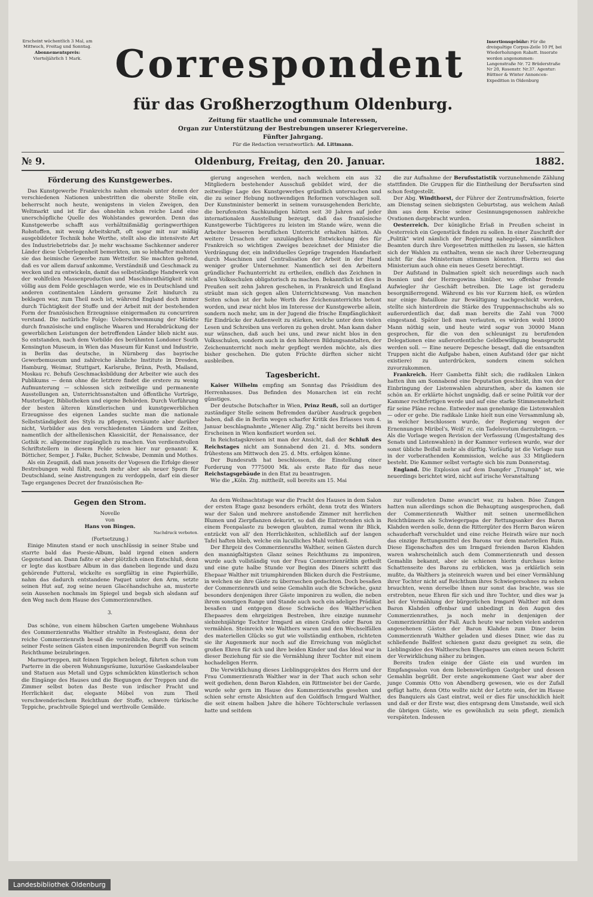Erscheint wöchentlich 3 Mal, am Mittwoch, Freitag und Sonntag.
Abonnementspreis: Vierteljährlich 1 Mark.
Correspondent
Insertionsgebühr: Für die dreispaltige Corpus-Zeile 10 Pf, bei Wiederholungen Rabatt. Inserate werden angenommen: Langenstraße Nr. 72 Brüderstraße Nr 20, Rosenstr. Nr.37. Agentur: Büttner & Winter Annoncen-Expedition in Oldenburg
für das Großherzogthum Oldenburg.
Zeitung für staatliche und communale Interessen,
Organ zur Unterstützung der Bestrebungen unserer Kriegervereine.
Fünfter Jahrgang.
Für die Redaction verantwortlich: Ad. Littmann.
№ 9. Oldenburg, Freitag, den 20. Januar. 1882.
Förderung des Kunstgewerbes.
Das Kunstgewerbe Frankreichs nahm ehemals unter denen der verschiedenen Nationen unbestritten die oberste Stelle ein, beherrscht noch heute, wenigstens in vielen Zweigen, den Weltmarkt und ist für das ohnehin schon reiche Land eine unerschöpfliche Quelle des Wohlstandes geworden. Denn das Kunstgewerbe schafft aus verhältnißmäßig geringwerthigen Rohstoffen, mit wenig Arbeitskraft, oft sogar mit nur mäßig ausgebildeter Technik hohe Werthe, stellt also die intensivste Art des Industriebetriebs dar. Je mehr wachsame Sachkenner anderer Länder diese Ueberlegenheit bemerkten, um so lebhafter mahnten sie das heimische Gewerbe zum Wetteifer. Sie machten geltend, daß es vor allem darauf ankomme, Verständniß und Geschmack zu wecken und zu entwickeln, damit das selbstständige Handwerk von der wohlfeilen Massenproduction und Maschinenthätigkeit nicht völlig aus dem Felde geschlagen werde, wie es in Deutschland und anderen continentalen Ländern geraume Zeit hindurch zu beklagen war, zum Theil noch ist, während England doch immer durch Tüchtigkeit der Stoffe und der Arbeit mit der bestehenden Form der französischen Erzeugnisse einigermaßen zu concurriren verstand. Die natürliche Folge: Ueberschwemmung der Märkte durch französische und englische Waaren und Herabdrückung der gewerblichen Leistungen der betreffenden Länder blieb nicht aus. So entstanden, nach dem Vorbilde des berühmten Londoner South Kensington Museum, in Wien das Museum für Kunst und Industrie, in Berlin das deutsche, in Nürnberg das bayrische Gewerbemuseum und zahlreiche ähnliche Institute in Dresden, Hamburg, Weimar, Stuttgart, Karlsruhe, Brünn, Pesth, Mailand, Moskau rc. Behufs Geschmacksbildung der Arbeiter wie auch des Publikums — denn ohne die letztere findet die erstere zu wenig Aufmunterung — schlossen sich zeitweilige und permanente Ausstellungen an, Unterrichtsanstalten und öffentliche Vorträge, Musterlager, Bibliotheken und eigene Behörden. Durch Vorführung der besten älteren künstlerischen und kunstgewerblichen Erzeugnisse des eigenen Landes suchte man die nationale Selbstständigkeit des Styls zu pflegen, versäumte aber darüber nicht, Vorbilder aus den verschiedensten Ländern und Zeiten, namentlich der althellenischen Klassicität, der Renaissance, der Gothik rc. allgemeiner zugänglich zu machen. Von verdienstvollen Schriftstellern in diesem Felde seien hier nur genannt: K. Bötticher, Semper, J. Falke, Bucher, Schwabe, Demmin und Mothes.
Als ein Zeugniß, daß man jenseits der Vogesen die Erfolge dieser Bestrebungen wohl fühlt, noch mehr aber als neuer Sporn für Deutschland, seine Anstrengungen zu verdoppeln, darf ein dieser Tage ergangenes Decret der französischen Re-
gierung angesehen werden, nach welchem ein aus 32 Mitgliedern bestehender Ausschuß gebildet wird, der die zeitweilige Lage des Kunstgewerbes gründlich untersuchen und die zu seiner Hebung nothwendigen Reformen vorschlagen soll. Der Kunstminister bemerkt in seinem vorausgehenden Berichte, die berufensten Sachkundigen hätten seit 30 Jahren auf jeder internationalen Ausstellung bezeugt, daß das französische Kunstgewerbe Tüchtigeres zu leisten im Stande wäre, wenn die Arbeiter besseren beruflichen Unterricht erhalten hätten. Als weitere Ursachen der unzulänglichen Entwickelung des für Frankreich so wichtigen Zweiges bezeichnet der Minister die Verdrängung der, ein individuelles Gepräge tragenden Handarbeit durch Maschinen und Centralisation der Arbeit in der Hand weniger großer Unternehmer. Namentlich sei den Arbeitern gründlicher Fachunterricht zu ertheilen, endlich das Zeichnen in allen Volksschulen obligatorisch zu machen. Bekanntlich ist dies in Preußen seit zehn Jahren geschehen, in Frankreich und England sträubt man sich gegen allen Unterrichtszwang. Von manchen Seiten schon ist der hohe Werth des Zeichenunterrichts betont worden, und zwar nicht blos im Interesse der Kunstgewerbe allein, sondern noch mehr, um in der Jugend die frische Empfänglichkeit für Eindrücke der Außenwelt zu stärken, welche unter dem vielen Lesen und Schreiben uns verloren zu gehen droht. Man kann daher nur wünschen, daß auch bei uns, und zwar nicht blos in den Volksschulen, sondern auch in den höheren Bildungsanstalten, der Zeichenunterricht noch mehr gepflegt werden möchte, als dies bisher geschehen. Die guten Früchte dürften sicher nicht ausbleiben.
Tagesbericht.
Kaiser Wilhelm empfing am Sonntag das Präsidium des Herrenhauses. Das Befinden des Monarchen ist ein recht günstiges.
Der deutsche Botschafter in Wien, Prinz Reuß, soll an dortiger zuständiger Stelle seinem Befremden darüber Ausdruck gegeben haben, daß die in Berlin wegen scharfer Kritik des Erlasses vom 4. Januar beschlagnahmte „Wiener Allg. Ztg." nicht bereits bei ihrem Erscheinen in Wien konfisziert worden sei.
In Reichstagskreisen ist man der Ansicht, daß der Schluß des Reichstages nicht am Sonnabend den 21. d. Mts. sondern frühestens am Mittwoch den 25. d. Mts. erfolgen könne.
Der Bundesrath hat beschlossen, die Einstellung einer Forderung von 7775000 Mk. als erste Rate für das neue Reichstagsgebäude in den Etat zu beantragen.
Wie die „Köln. Ztg. mittheilt, soll bereits am 15. Mai
die zur Aufnahme der Berufsstatistik vorzunehmende Zählung stattfinden. Die Gruppen für die Eintheilung der Berufsarten sind schon festgestellt.
Der Abg. Windthorst, der Führer der Zentrumsfraktion, feierte am Dienstag seinen siebzigsten Geburtstag, aus welchem Anlaß ihm aus dem Kreise seiner Gesinnungsgenossen zahlreiche Ovationen dargebracht wurden.
Oesterreich. Der königliche Erlaß in Preußen scheint in Oesterreich ein Gegenstück finden zu sollen. In einer Zuschrift der „Politik" wird nämlich der Regierung nahegelegt, sämmtlichen Beamten durch ihre Vorgesetzten mittheilen zu lassen, sie hätten sich der Wahlen zu enthalten, wenn sie nach ihrer Ueberzeugung nicht für das Ministerium stimmen könnten. Hierzu sei das Ministerium auch ohne ein neues Gesetz berechtigt.
Der Aufstand in Dalmatien spielt sich neuerdings auch nach Bosnien und der Herzegowina hinüber, wo offenbar fremde Aufwiegler ihr Geschäft betreiben. Die Lage ist geradezu besorgnißerregend. Während es bis vor Kurzem hieß, es würden nur einige Bataillone zur Bewältigung nachgeschickt werden, stellte sich hinterdrein die Stärke des Truppennachschubs als so außerordentlich dar, daß man bereits die Zahl von 7000 eingestand. Später ließ man verlauten, es würden wohl 18000 Mann nöthig sein, und heute wird sogar von 30000 Mann gesprochen, für die von den schleunigst zu berufenden Delegationen eine außerordentliche Geldbewilligung beansprucht werden soll. — Eine neuere Depesche besagt, daß die entsandten Truppen nicht die Aufgabe haben, einen Aufstand (der gar nicht existiere) zu unterdrücken, sondern einem solchen zuvorzukommen.
Frankreich. Herr Gambetta fühlt sich; die radikalen Linken hatten ihm am Sonnabend eine Deputation geschickt, ihm von der Einbringung der Listenwahlen abzurathen, aber da kamen sie schön an. Er erklärte höchst ungnädig, daß er seine Politik vor der Kammer rechtfertigen werde und auf eine starke Stimmenmehrheit für seine Pläne rechne. Entweder man genehmige die Listenwahlen — oder er gehe. Die radikale Linke hielt nun eine Versammlung ab, in welcher beschlossen wurde, der Regierung wegen der Ernennungen Miribel's, Weiß' rc. ein Tadelsvotum darzubringen. — Als die Vorlage wegen Revision der Verfassung (Umgestaltung des Senats und Listenwahlen) in der Kammer verlesen wurde, war der sonst übliche Beifall mehr als dürftig. Vorläufig ist die Vorlage nun in der vorberathenden Kommission, welche aus 33 Mitgliedern besteht. Die Kammer selbst vertagte sich bis zum Donnerstag.
England. Die Explosion auf dem Dampfer „Triumph" ist, wie neuerdings berichtet wird, nicht auf irische Veranstaltung
Gegen den Strom.
Novelle
von
Hans von Bingen.
Nachdruck verboten.
(Fortsetzung.)
Einige Minuten stand er noch unschlüssig in seiner Stube und starrte bald das Poesie-Album, bald irgend einen andern Gegenstand an. Dann faßte er aber plötzlich einen Entschluß, denn er legte das kostbare Album in das daneben liegende und dazu gehörende Futteral, wickelte es sorgfältig in eine Papierhülle, nahm das dadurch entstandene Paquet unter den Arm, setzte seinen Hut auf, zog seine neuen Glacéhandschuhe an, musterte sein Aussehen nochmals im Spiegel und begab sich alsdann auf den Weg nach dem Hause des Commerzienrathes.
3.
Das schöne, von einem hübschen Garten umgebene Wohnhaus des Commerzienraths Walther strahlte in Festesglanz, denn der reiche Commerzienrath besaß die verzeihliche, durch die Pracht seiner Feste seinen Gästen einen imponirenden Begriff von seinem Reichthume beizubringen.
Marmortreppen, mit feinen Teppichen belegt, führten schon vom Parterre in die oberen Wohnungsräume, luxuriöse Gaskandelauber und Statuen aus Metall und Gyps schmückten künstlerisch schon die Eingänge des Hauses und die Biegungen der Treppen und die Zimmer selbst boten das Beste von irdischer Pracht und Herrlichkeit dar, elegante Möbel von zum Theil verschwenderischem Reichthum der Stoffe, schwere türkische Teppiche, prachtvolle Spiegel und werthvolle Gemälde.
An dem Weihnachtstage war die Pracht des Hauses in dem Salon der ersten Etage ganz besonders erhöht, denn trotz des Winters war der Salon und mehrere anstoßende Zimmer mit herrlichen Blumen und Zierpflanzen dekorirt, so daß die Eintretenden sich in einem Feenpalaste zu bewegen glaubten, zumal wenn ihr Blick, entzückt von all' den Herrlichkeiten, schließlich auf der langen Tafel haften blieb, welche ein luculliches Mahl verhieß.
Der Ehrgeiz des Commerzienraths Walther, seinen Gästen durch den mannigfaltigsten Glanz seines Reichthums zu imponiren, wurde auch vollständig von der Frau Commerzienräthin getheilt und eine gute halbe Stunde vor Beginn des Diners schritt das Ehepaar Walther mit triumphirenden Blicken durch die Festräume, in welchen sie ihre Gäste zu überraschen gedachten. Doch besaßen der Commerzienrath und seine Gemahlin auch die Schwäche, ganz besonders denjenigen ihrer Gäste imponiren zu wollen, die neben ihrem sonstigen Range und Stande auch noch ein adeliges Prädikat besaßen und entgegen diese Schwäche des Walther'schen Ehepaares dem ehrgeizigen Bestreben, ihre einzige nunmehr siebzehnjährige Tochter Irmgard an einen Grafen oder Baron zu vermählen. Steinreich wie Walthers waren und den Wechselfällen des materiellen Glücks so gut wie vollständig enthoben, richteten sie ihr Augenmerk nur noch auf die Erreichung von möglichst großen Ehren für sich und ihre beiden Kinder und das Ideal war in dieser Beziehung für sie die Vermählung ihrer Tochter mit einem hochadeligen Herrn.
Die Verwirklichung dieses Lieblingsprojektes des Herrn und der Frau Commerzienrath Walther war in der That auch schon sehr weit gediehen, denn Baron Klahden, ein Rittmeister bei der Garde, wurde sehr gern im Hause des Kommerzienraths gesehen und schien sehr ernste Absichten auf den Goldfisch Irmgard Walther, die seit einem halben Jahre die höhere Töchterschule verlassen hatte und seitdem
zur vollendeten Dame avancirt war, zu haben. Böse Zungen hatten nun allerdings schon die Behauptung ausgesprochen, daß der Commerzienrath Walther mit seinen unermeßlichen Reichthümern als Schwiegerpapa der Rettungsanker des Baron Klahden werden solle, denn die Rittergüter des Herrn Baron wären schauderhaft verschuldet und eine reiche Heirath wäre nur noch das einzige Rettungsmittel des Barons vor dem materiellen Ruin. Diese Eigenschaften des um Irmgard freienden Baron Klahden waren wahrscheinlich auch dem Commerzienrath und dessen Gemahlin bekannt, aber sie schienen hierin durchaus keine Schattenseite des Barons zu erblicken, was ja erklärlich sein mußte, da Walthers ja steinreich waren und bei einer Vermählung ihrer Tochter nicht auf Reichthum ihres Schwiegersohnes zu sehen brauchten, wenn derselbe ihnen nur sonst das brachte, was sie erstrebten, neue Ehren für sich und ihre Tochter, und dies war ja bei der Vermählung der bürgerlichen Irmgard Walther mit dem Baron Klahden offenbar und unbedingt in den Augen des Commerzienrathes, ja noch mehr in denjenigen der Commerzienräthin der Fall. Auch heute war neben vielen anderen angesehenen Gästen der Baron Klahden zum Diner beim Commerzienrath Walther geladen und dieses Diner, wie das zu schließende Ballfest schienen ganz dazu geeignet zu sein, die Lieblingsidee des Waltherschen Ehepaares um einen neuen Schritt der Verwirklichung näher zu bringen.
Bereits trafen einige der Gäste ein und wurden im Empfangssalon von dem liebenswürdigen Gastgeber und dessen Gemahlin begrüßt. Der erste angekommene Gast war aber der junge Commis Otto von Abendberg gewesen, wie es der Zufall gefügt hatte, denn Otto wollte nicht der Letzte sein, der im Hause des Banquiers als Gast eintrat, weil er dies für unschicklich hielt und daß er der Erste war, dies entsprang dem Umstande, weil sich die übrigen Gäste, wie es gewöhnlich zu sein pflegt, ziemlich verspäteten. Indessen
Landesbibliothek Oldenburg